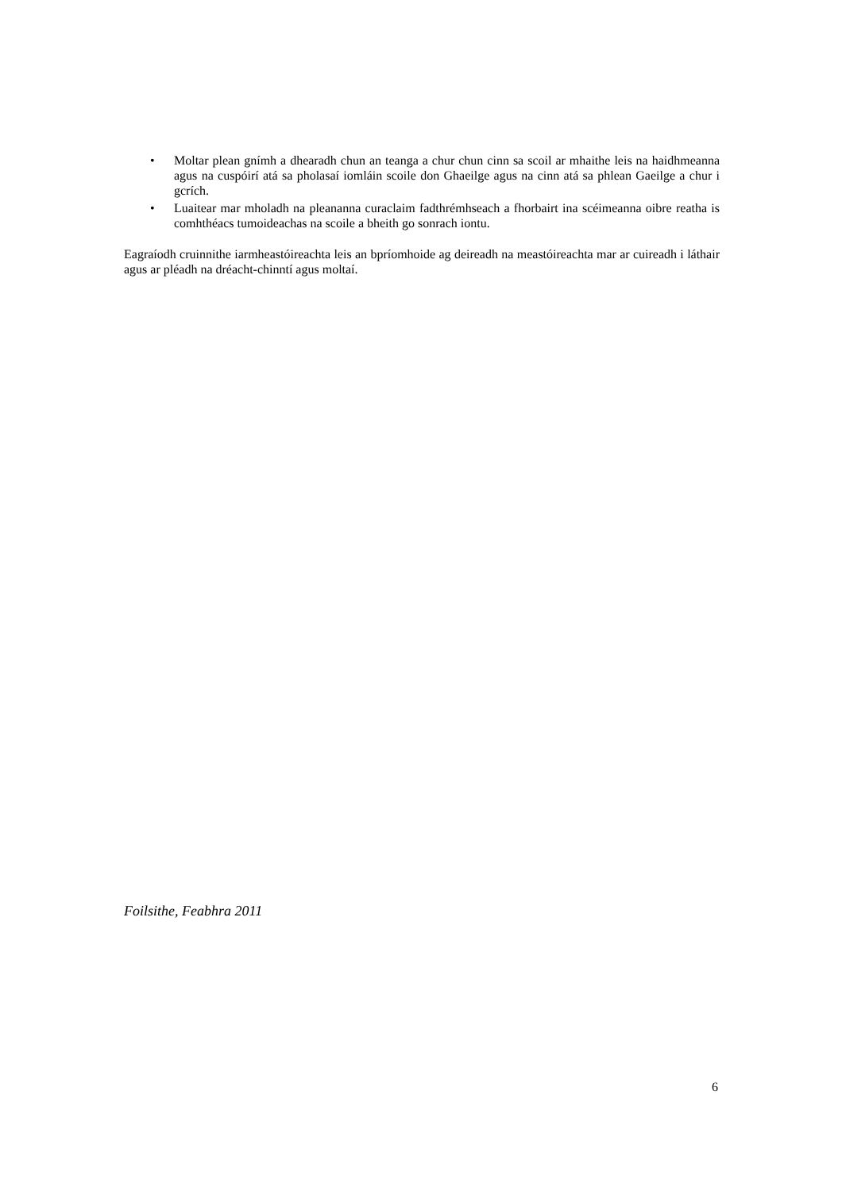• Moltar plean gnímh a dhearadh chun an teanga a chur chun cinn sa scoil ar mhaithe leis na haidhmeanna agus na cuspóirí atá sa pholasaí iomláin scoile don Ghaeilge agus na cinn atá sa phlean Gaeilge a chur i gcrích.
• Luaitear mar mholadh na pleananna curaclaim fadthrémhseach a fhorbairt ina scéimeanna oibre reatha is comhthéacs tumoideachas na scoile a bheith go sonrach iontu.
Eagraíodh cruinnithe iarmheastóireachta leis an bpríomhoide ag deireadh na meastóireachta mar ar cuireadh i láthair agus ar pléadh na dréacht-chinntí agus moltaí.
Foilsithe, Feabhra 2011
6